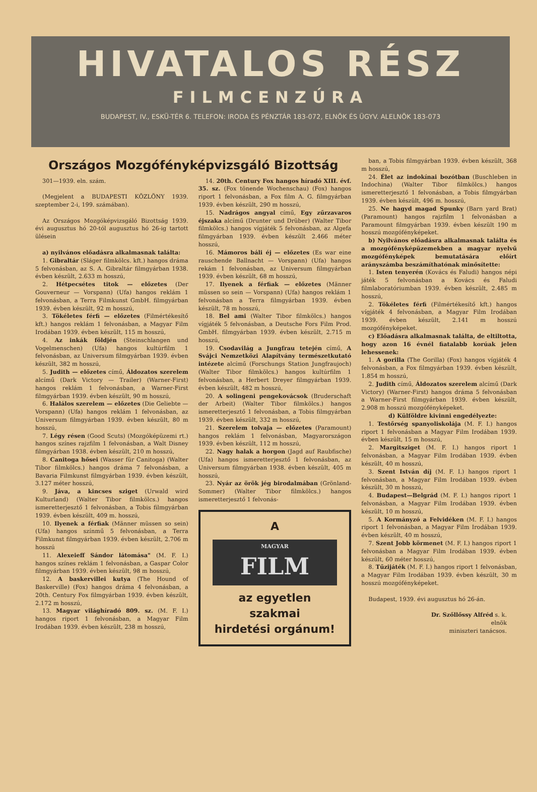HIVATALOS RÉSZ
FILMCENZÚRA
BUDAPEST, IV., ESKÜ-TÉR 6. TELEFON: IRODA ÉS PÉNZTÁR 183-072, ELNÖK ÉS ÜGYV. ALELNÖK 183-073
Országos Mozgófényképvizsgáló Bizottság
301—1939. eln. szám.
(Megjelent a BUDAPESTI KÖZLÖNY 1939. szeptember 2-i, 199. számában).
Az Országos Mozgóképvizsgáló Bizottság 1939. évi augusztus hó 20-tól augusztus hó 26-ig tartott ülésein
a) nyilvános előadásra alkalmasnak találta:
1. Gibraltár (Sláger filmkölcs. kft.) hangos dráma 5 felvonásban, az S. A. Gibraltár filmgyárban 1938. évben készült, 2.633 m hosszú,
2. Hétpecsétes titok — előzetes (Der Gouverneur — Vorspann) (Ufa) hangos reklám 1 felvonásban, a Terra Filmkunst GmbH. filmgyárban 1939. évben készült, 92 m hosszú,
3. Tökéletes férfi — előzetes (Filmértékesítő kft.) hangos reklám 1 felvonásban, a Magyar Film Irodában 1939. évben készült, 115 m hosszú,
4. Az inkák földjén (Steinschlangen und Vogelmenschen) (Ufa) hangos kultúrfilm 1 felvonásban, az Universum filmgyárban 1939. évben készült, 382 m hosszú,
5. Judith — előzetes című, Áldozatos szerelem alcímű (Dark Victory — Trailer) (Warner-First) hangos reklám 1 felvonásban, a Warner-First filmgyárban 1939. évben készült, 90 m hosszú,
6. Halálos szerelem — előzetes (Die Geliebte — Vorspann) (Ufa) hangos reklám 1 felvonásban, az Universum filmgyárban 1939. évben készült, 80 m hosszú,
7. Légy résen (Good Scuts) (Mozgóképüzemi rt.) hangos színes rajzfilm 1 felvonásban, a Walt Disney filmgyárban 1938. évben készült, 210 m hosszú,
8. Canitoga hősei (Wasser für Canitoga) (Walter Tibor filmkölcs.) hangos dráma 7 felvonásban, a Bavaria Filmkunst filmgyárban 1939. évben készült, 3.127 méter hosszú,
9. Jáva, a kincses sziget (Urwald wird Kulturland) (Walter Tibor filmkölcs.) hangos ismeretterjesztő 1 felvonásban, a Tobis filmgyárban 1939. évben készült, 409 m. hosszú,
10. Ilyenek a férfiak (Männer müssen so sein) (Ufa) hangos színmű 5 felvonásban, a Terra Filmkunst filmgyárban 1939. évben készült, 2.706 m hosszú
11. Alexeieff Sándor látomása" (M. F. I.) hangos színes reklám 1 felvonásban, a Gaspar Color filmgyárban 1939. évben készült, 98 m hosszú,
12. A baskervillei kutya (The Hound of Baskerville) (Fox) hangos dráma 4 felvonásban, a 20th. Century Fox filmgyárban 1939. évben készült, 2.172 m hosszú,
13. Magyar világhíradó 809. sz. (M. F. I.) hangos riport 1 felvonásban, a Magyar Film Irodában 1939. évben készült, 238 m hosszú,
14. 20th. Century Fox hangos híradó XIII. évf. 35. sz. (Fox tönende Wochenschau) (Fox) hangos riport 1 felvonásban, a Fox film A. G. filmgyárban 1939. évben készült, 290 m hosszú,
15. Nadrágos angyal című, Egy zűrzavaros éjszaka alcímű (Drunter und Drüber) (Walter Tibor filmkölcs.) hangos vígjáték 5 felvonásban, az Algefa filmgyárban 1939. évben készült 2.466 méter hosszú,
16. Mámoros báli éj — előzetes (Es war eine rauschende Ballnacht — Vorspann) (Ufa) hangos rekám 1 felvonásban, az Universum filmgyárban 1939. évben készült, 68 m hosszú,
17. Ilyenek a férfiak — előzetes (Männer müssen so sein — Vorspann) (Ufa) hangos reklám 1 felvonásban a Terra filmgyárban 1939. évben készült, 78 m hosszú,
18. Bel ami (Walter Tibor filmkölcs.) hangos vígjáték 5 felvonásban, a Deutsche Fors Film Prod. GmbH. filmgyárban 1939. évben készült, 2.715 m hosszú,
19. Csodavilág a Jungfrau tetején című, A Svájci Nemzetközi Alapítvány természetkutató intézete alcímű (Forschungs Station Jungfraujoch) (Walter Tibor filmkölcs.) hangos kultúrfilm 1 felvonásban, a Herbert Dreyer filmgyárban 1939. évben készült, 482 m hosszú,
20. A solingeni pengekovácsok (Bruderschaft der Arbeit) (Walter Tibor filmkölcs.) hangos ismeretterjesztő 1 felvonásban, a Tobis filmgyárban 1939. évben készült, 332 m hosszú,
21. Szerelem tolvaja — előzetes (Paramount) hangos reklám 1 felvonásban, Magyarországon 1939. évben készült, 112 m hosszú,
22. Nagy halak a horgon (Jagd auf Raubfische) (Ufa) hangos ismeretterjesztő 1 felvonásban, az Universum filmgyárban 1938. évben készült, 405 m hosszú,
23. Nyár az örök jég birodalmában (Grönland-Sommer) (Walter Tibor filmkölcs.) hangos ismeretterjesztő 1 felvonás-
A
MAGYAR
FILM
az egyetlen
szakmai
hirdetési orgánum!
ban, a Tobis filmgyárban 1939. évben készült, 368 m hosszú,
24. Élet az indokínai bozótban (Buschleben in Indochina) (Walter Tibor filmkölcs.) hangos ismeretterjesztő 1 felvonásban, a Tobis filmgyárban 1939. évben készült, 496 m. hosszú,
25. Ne hagyd magad Spunky (Barn yard Brat) (Paramount) hangos rajzfilm 1 felvonásban a Paramount filmgyárban 1939. évben készült 190 m hosszú mozgófényképeket.
b) Nyilvános előadásra alkalmasnak találta és a mozgófényképüzemekben a magyar nyelvű mozgófényképek bemutatására előírt arányszámba beszámíthatónak minősítette:
1. Isten tenyerén (Kovács és Faludi) hangos népi játék 5 felvonásban a Kovács és Faludi filmlaboratóriumban 1939. évben készült, 2.485 m hosszú,
2. Tökéletes férfi (Filmértékesítő kft.) hangos vígjáték 4 felvonásban, a Magyar Film Irodában 1939. évben készült, 2.141 m hosszú mozgófényképeket.
c) Előadásra alkalmasnak találta, de eltiltotta, hogy azon 16 évnél fiatalabb korúak jelen lehessenek:
1. A gorilla (The Gorilla) (Fox) hangos vígjáték 4 felvonásban, a Fox filmgyárban 1939. évben készült, 1.854 m hosszú,
2. Judith című, Áldozatos szerelem alcímű (Dark Victory) (Warner-First) hangos dráma 5 felvonásban a Warner-First filmgyárban 1939. évben készült, 2.908 m hosszú mozgófényképeket.
d) Külföldre kivinni engedélyezte:
1. Testőrség spanyoliskolája (M. F. I.) hangos riport 1 felvonásban a Magyar Film Irodában 1939. évben készült, 15 m hosszú,
2. Margitsziget (M. F. I.) hangos riport 1 felvonásban, a Magyar Film Irodában 1939. évben készült, 40 m hosszú,
3. Szent István díj (M. F. I.) hangos riport 1 felvonásban, a Magyar Film Irodában 1939. évben készült, 30 m hosszú,
4. Budapest—Belgrád (M. F. I.) hangos riport 1 felvonásban, a Magyar Film Irodában 1939. évben készült, 10 m hosszú,
5. A Kormányzó a Felvidéken (M. F. I.) hangos riport 1 felvonásban, a Magyar Film Irodában 1939. évben készült, 40 m hosszú,
7. Szent Jobb körmenet (M. F. I.) hangos riport 1 felvonásban a Magyar Film Irodában 1939. évben készült, 60 méter hosszú,
8. Tűzijáték (M. F. I.) hangos riport 1 felvonásban, a Magyar Film Irodában 1939. évben készült, 30 m hosszú mozgófényképeket.
Budapest, 1939. évi augusztus hó 26-án.
Dr. Szőllőssy Alfréd s. k.
elnök
miniszteri tanácsos.